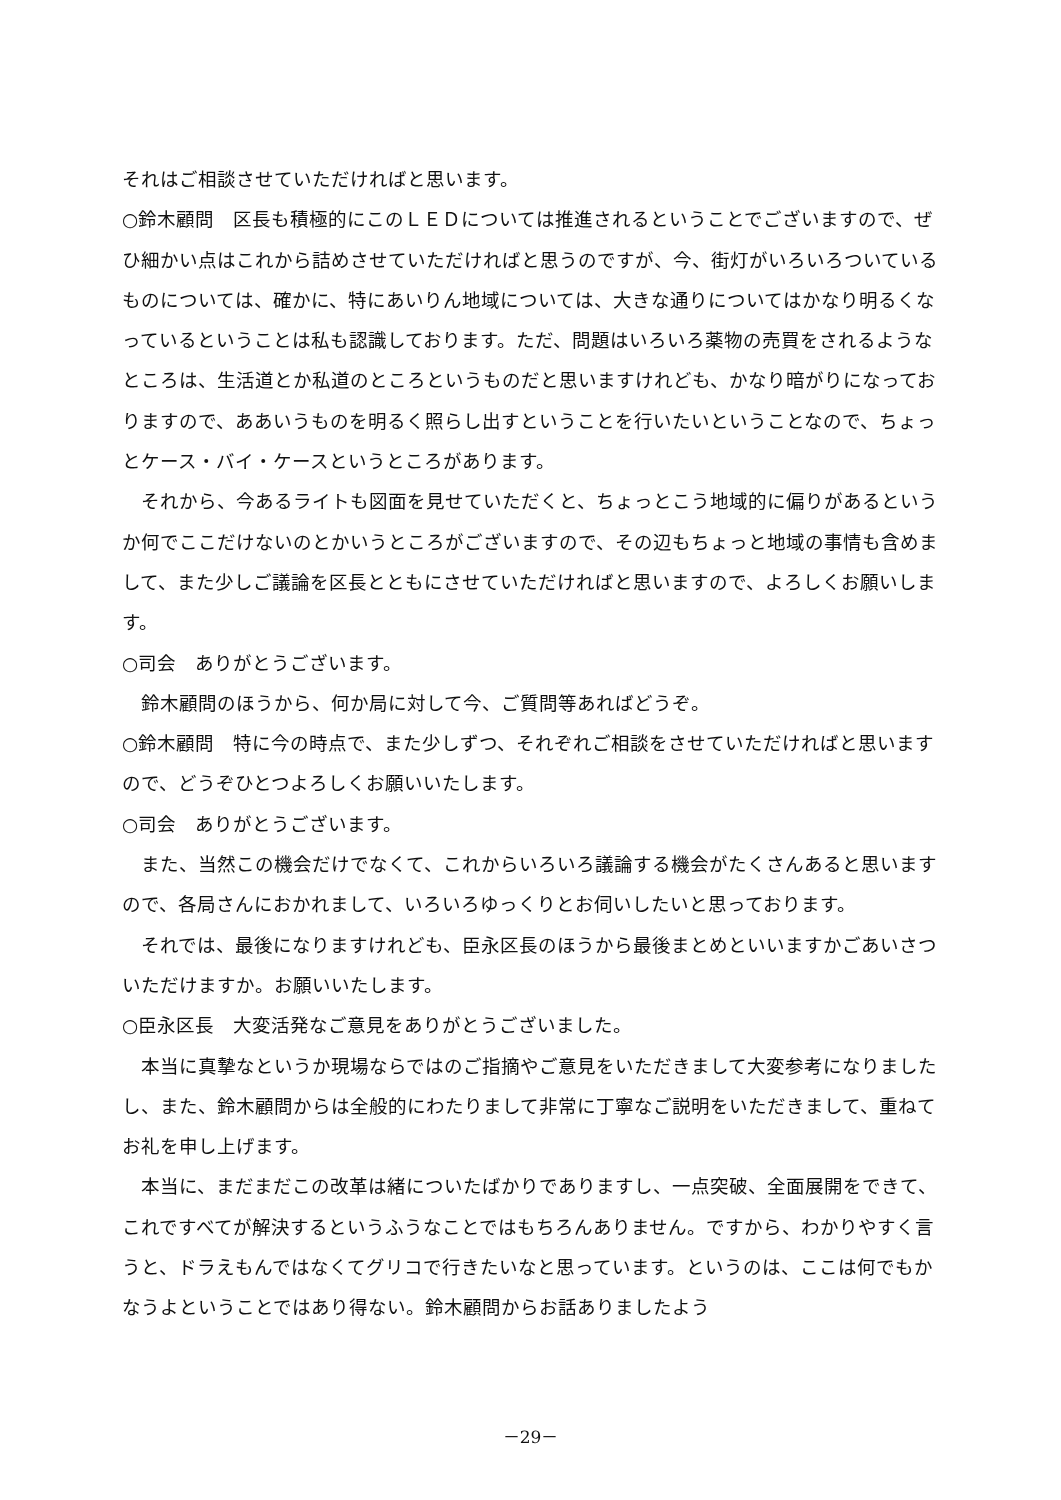それはご相談させていただければと思います。
○鈴木顧問　区長も積極的にこのＬＥＤについては推進されるということでございますので、ぜひ細かい点はこれから詰めさせていただければと思うのですが、今、街灯がいろいろついているものについては、確かに、特にあいりん地域については、大きな通りについてはかなり明るくなっているということは私も認識しております。ただ、問題はいろいろ薬物の売買をされるようなところは、生活道とか私道のところというものだと思いますけれども、かなり暗がりになっておりますので、ああいうものを明るく照らし出すということを行いたいということなので、ちょっとケース・バイ・ケースというところがあります。
それから、今あるライトも図面を見せていただくと、ちょっとこう地域的に偏りがあるというか何でここだけないのとかいうところがございますので、その辺もちょっと地域の事情も含めまして、また少しご議論を区長とともにさせていただければと思いますので、よろしくお願いします。
○司会　ありがとうございます。
鈴木顧問のほうから、何か局に対して今、ご質問等あればどうぞ。
○鈴木顧問　特に今の時点で、また少しずつ、それぞれご相談をさせていただければと思いますので、どうぞひとつよろしくお願いいたします。
○司会　ありがとうございます。
また、当然この機会だけでなくて、これからいろいろ議論する機会がたくさんあると思いますので、各局さんにおかれまして、いろいろゆっくりとお伺いしたいと思っております。
それでは、最後になりますけれども、臣永区長のほうから最後まとめといいますかごあいさついただけますか。お願いいたします。
○臣永区長　大変活発なご意見をありがとうございました。
本当に真摯なというか現場ならではのご指摘やご意見をいただきまして大変参考になりましたし、また、鈴木顧問からは全般的にわたりまして非常に丁寧なご説明をいただきまして、重ねてお礼を申し上げます。
本当に、まだまだこの改革は緒についたばかりでありますし、一点突破、全面展開をできて、これですべてが解決するというふうなことではもちろんありません。ですから、わかりやすく言うと、ドラえもんではなくてグリコで行きたいなと思っています。というのは、ここは何でもかなうよということではあり得ない。鈴木顧問からお話ありましたよう
－29－